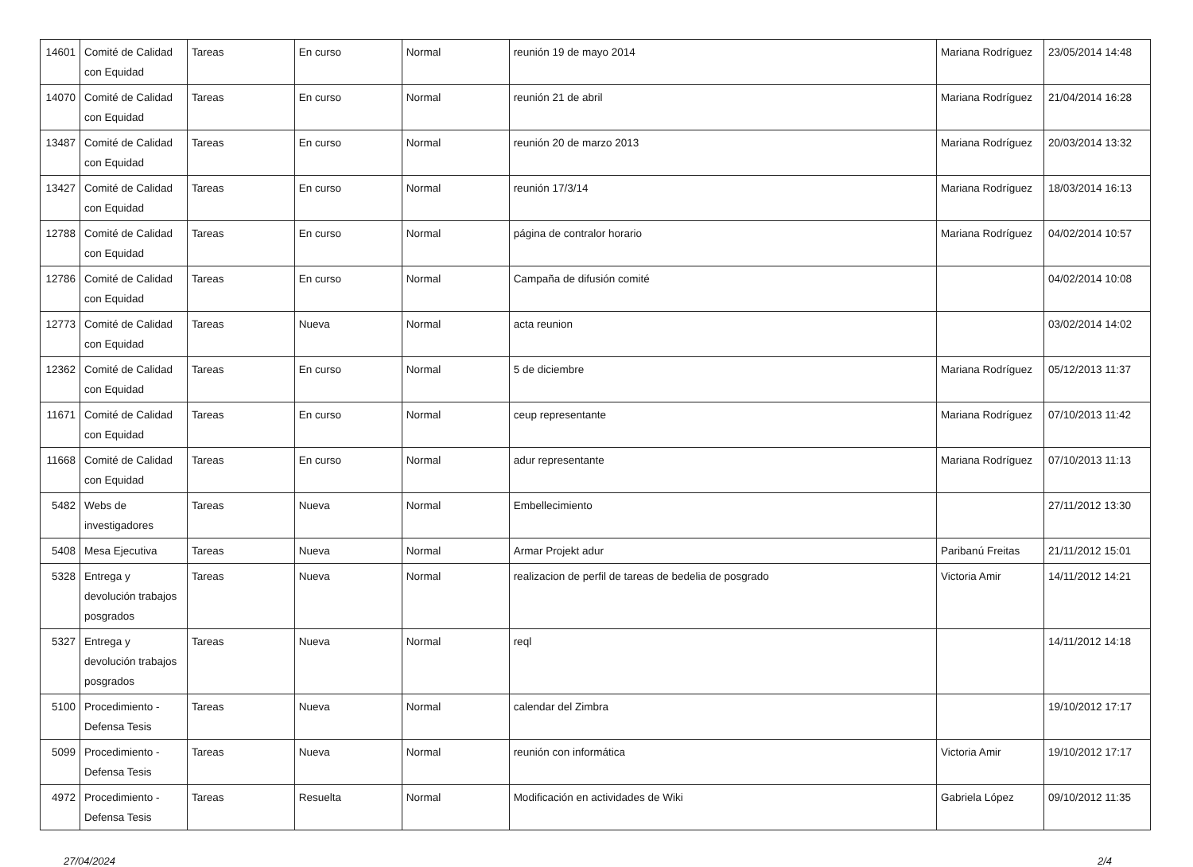| 14601 | Comité de Calidad con Equidad | Tareas | En curso | Normal | reunión 19 de mayo 2014 | Mariana Rodríguez | 23/05/2014 14:48 |
| 14070 | Comité de Calidad con Equidad | Tareas | En curso | Normal | reunión 21 de abril | Mariana Rodríguez | 21/04/2014 16:28 |
| 13487 | Comité de Calidad con Equidad | Tareas | En curso | Normal | reunión 20 de marzo 2013 | Mariana Rodríguez | 20/03/2014 13:32 |
| 13427 | Comité de Calidad con Equidad | Tareas | En curso | Normal | reunión 17/3/14 | Mariana Rodríguez | 18/03/2014 16:13 |
| 12788 | Comité de Calidad con Equidad | Tareas | En curso | Normal | página de contralor horario | Mariana Rodríguez | 04/02/2014 10:57 |
| 12786 | Comité de Calidad con Equidad | Tareas | En curso | Normal | Campaña de difusión comité | | 04/02/2014 10:08 |
| 12773 | Comité de Calidad con Equidad | Tareas | Nueva | Normal | acta reunion | | 03/02/2014 14:02 |
| 12362 | Comité de Calidad con Equidad | Tareas | En curso | Normal | 5 de diciembre | Mariana Rodríguez | 05/12/2013 11:37 |
| 11671 | Comité de Calidad con Equidad | Tareas | En curso | Normal | ceup representante | Mariana Rodríguez | 07/10/2013 11:42 |
| 11668 | Comité de Calidad con Equidad | Tareas | En curso | Normal | adur representante | Mariana Rodríguez | 07/10/2013 11:13 |
| 5482 | Webs de investigadores | Tareas | Nueva | Normal | Embellecimiento | | 27/11/2012 13:30 |
| 5408 | Mesa Ejecutiva | Tareas | Nueva | Normal | Armar Projekt adur | Paribanú Freitas | 21/11/2012 15:01 |
| 5328 | Entrega y devolución trabajos posgrados | Tareas | Nueva | Normal | realizacion de perfil de tareas de bedelia de posgrado | Victoria Amir | 14/11/2012 14:21 |
| 5327 | Entrega y devolución trabajos posgrados | Tareas | Nueva | Normal | reql | | 14/11/2012 14:18 |
| 5100 | Procedimiento - Defensa Tesis | Tareas | Nueva | Normal | calendar del Zimbra | | 19/10/2012 17:17 |
| 5099 | Procedimiento - Defensa Tesis | Tareas | Nueva | Normal | reunión con informática | Victoria Amir | 19/10/2012 17:17 |
| 4972 | Procedimiento - Defensa Tesis | Tareas | Resuelta | Normal | Modificación en actividades de Wiki | Gabriela López | 09/10/2012 11:35 |
27/04/2024 2/4